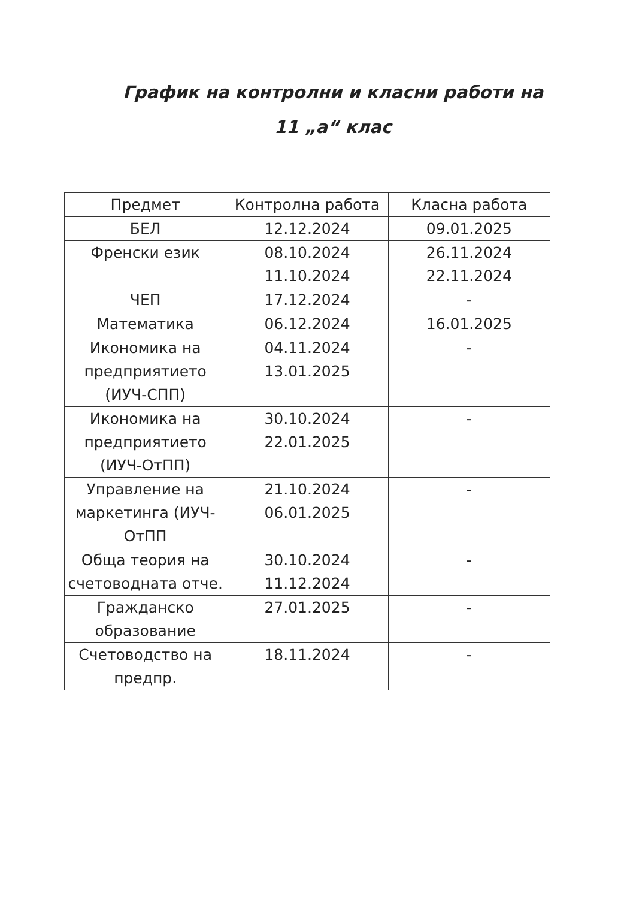График на контролни и класни работи на
11 „а“ клас
| Предмет | Контролна работа | Класна работа |
| --- | --- | --- |
| БЕЛ | 12.12.2024 | 09.01.2025 |
| Френски език | 08.10.2024 11.10.2024 | 26.11.2024 22.11.2024 |
| ЧЕП | 17.12.2024 | - |
| Математика | 06.12.2024 | 16.01.2025 |
| Икономика на предприятието (ИУЧ-СПП) | 04.11.2024 13.01.2025 | - |
| Икономика на предприятието (ИУЧ-ОтПП) | 30.10.2024 22.01.2025 | - |
| Управление на маркетинга (ИУЧ-ОтПП | 21.10.2024 06.01.2025 | - |
| Обща теория на счетоводната отче. | 30.10.2024 11.12.2024 | - |
| Гражданско образование | 27.01.2025 | - |
| Счетоводство на предпр. | 18.11.2024 | - |